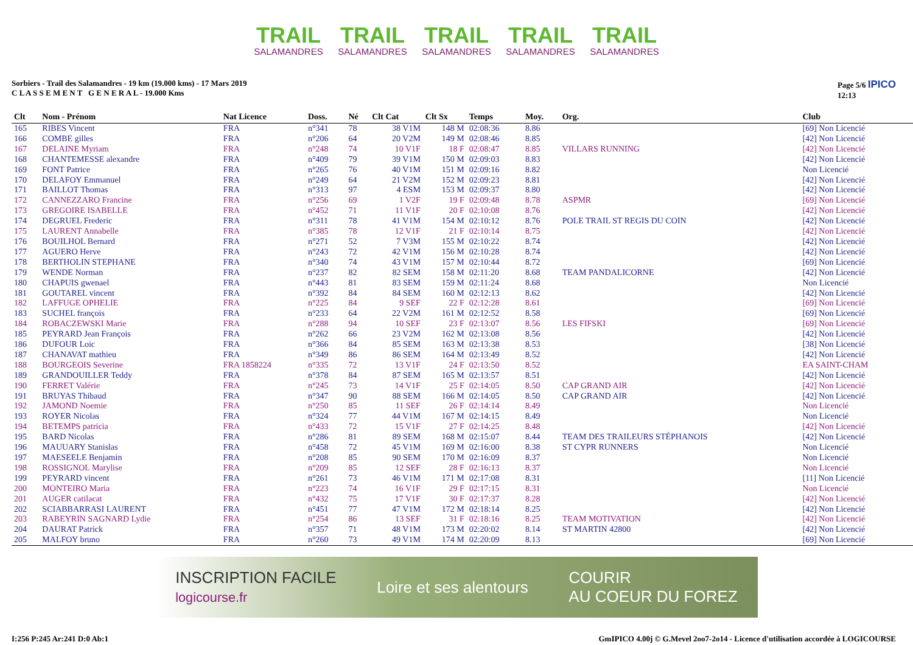TRAIL
SALAMANDRES
TRAIL
SALAMANDRES
TRAIL
SALAMANDRES
TRAIL
SALAMANDRES
TRAIL
SALAMANDRES
Sorbiers - Trail des Salamandres - 19 km (19.000 kms) - 17 Mars 2019
C L A S S E M E N T G E N E R A L - 19.000 Kms
Page 5/6 IPICO
12:13
| Clt | Nom - Prénom | Nat Licence | Doss. | Né | Clt Cat | Clt Sx | Temps | Moy. | Org. | Club |
| --- | --- | --- | --- | --- | --- | --- | --- | --- | --- | --- |
| 165 | RIBES Vincent | FRA | n°341 | 78 | 38 V1M | 148 M | 02:08:36 | 8.86 | | [69] Non Licencié |
| 166 | COMBE gilles | FRA | n°206 | 64 | 20 V2M | 149 M | 02:08:46 | 8.85 | | [42] Non Licencié |
| 167 | DELAINE Myriam | FRA | n°248 | 74 | 10 V1F | 18 F | 02:08:47 | 8.85 | VILLARS RUNNING | [42] Non Licencié |
| 168 | CHANTEMESSE alexandre | FRA | n°409 | 79 | 39 V1M | 150 M | 02:09:03 | 8.83 | | [42] Non Licencié |
| 169 | FONT Patrice | FRA | n°265 | 76 | 40 V1M | 151 M | 02:09:16 | 8.82 | | Non Licencié |
| 170 | DELAFOY Emmanuel | FRA | n°249 | 64 | 21 V2M | 152 M | 02:09:23 | 8.81 | | [42] Non Licencié |
| 171 | BAILLOT Thomas | FRA | n°313 | 97 | 4 ESM | 153 M | 02:09:37 | 8.80 | | [42] Non Licencié |
| 172 | CANNEZZARO Francine | FRA | n°256 | 69 | 1 V2F | 19 F | 02:09:48 | 8.78 | ASPMR | [69] Non Licencié |
| 173 | GREGOIRE ISABELLE | FRA | n°452 | 71 | 11 V1F | 20 F | 02:10:08 | 8.76 | | [42] Non Licencié |
| 174 | DEGRUEL Frederic | FRA | n°311 | 78 | 41 V1M | 154 M | 02:10:12 | 8.76 | POLE TRAIL ST REGIS DU COIN | [42] Non Licencié |
| 175 | LAURENT Annabelle | FRA | n°385 | 78 | 12 V1F | 21 F | 02:10:14 | 8.75 | | [42] Non Licencié |
| 176 | BOUILHOL Bernard | FRA | n°271 | 52 | 7 V3M | 155 M | 02:10:22 | 8.74 | | [42] Non Licencié |
| 177 | AGUERO Herve | FRA | n°243 | 72 | 42 V1M | 156 M | 02:10:28 | 8.74 | | [42] Non Licencié |
| 178 | BERTHOLIN STEPHANE | FRA | n°340 | 74 | 43 V1M | 157 M | 02:10:44 | 8.72 | | [69] Non Licencié |
| 179 | WENDE Norman | FRA | n°237 | 82 | 82 SEM | 158 M | 02:11:20 | 8.68 | TEAM PANDALICORNE | [42] Non Licencié |
| 180 | CHAPUIS gwenael | FRA | n°443 | 81 | 83 SEM | 159 M | 02:11:24 | 8.68 | | Non Licencié |
| 181 | GOUTAREL vincent | FRA | n°392 | 84 | 84 SEM | 160 M | 02:12:13 | 8.62 | | [42] Non Licencié |
| 182 | LAFFUGE OPHELIE | FRA | n°225 | 84 | 9 SEF | 22 F | 02:12:28 | 8.61 | | [69] Non Licencié |
| 183 | SUCHEL françois | FRA | n°233 | 64 | 22 V2M | 161 M | 02:12:52 | 8.58 | | [69] Non Licencié |
| 184 | ROBACZEWSKI Marie | FRA | n°288 | 94 | 10 SEF | 23 F | 02:13:07 | 8.56 | LES FIFSKI | [69] Non Licencié |
| 185 | PEYRARD Jean François | FRA | n°262 | 66 | 23 V2M | 162 M | 02:13:08 | 8.56 | | [42] Non Licencié |
| 186 | DUFOUR Loic | FRA | n°366 | 84 | 85 SEM | 163 M | 02:13:38 | 8.53 | | [38] Non Licencié |
| 187 | CHANAVAT mathieu | FRA | n°349 | 86 | 86 SEM | 164 M | 02:13:49 | 8.52 | | [42] Non Licencié |
| 188 | BOURGEOIS Severine | FRA 1858224 | n°335 | 72 | 13 V1F | 24 F | 02:13:50 | 8.52 | | EA SAINT-CHAM |
| 189 | GRANDOUILLER Teddy | FRA | n°378 | 84 | 87 SEM | 165 M | 02:13:57 | 8.51 | | [42] Non Licencié |
| 190 | FERRET Valérie | FRA | n°245 | 73 | 14 V1F | 25 F | 02:14:05 | 8.50 | CAP GRAND AIR | [42] Non Licencié |
| 191 | BRUYAS Thibaud | FRA | n°347 | 90 | 88 SEM | 166 M | 02:14:05 | 8.50 | CAP GRAND AIR | [42] Non Licencié |
| 192 | JAMOND Noemie | FRA | n°250 | 85 | 11 SEF | 26 F | 02:14:14 | 8.49 | | Non Licencié |
| 193 | ROYER Nicolas | FRA | n°324 | 77 | 44 V1M | 167 M | 02:14:15 | 8.49 | | Non Licencié |
| 194 | BETEMPS patricia | FRA | n°433 | 72 | 15 V1F | 27 F | 02:14:25 | 8.48 | | [42] Non Licencié |
| 195 | BARD Nicolas | FRA | n°286 | 81 | 89 SEM | 168 M | 02:15:07 | 8.44 | TEAM DES TRAILEURS STÉPHANOIS | [42] Non Licencié |
| 196 | MAUUARY Stanislas | FRA | n°458 | 72 | 45 V1M | 169 M | 02:16:00 | 8.38 | ST CYPR RUNNERS | Non Licencié |
| 197 | MAESEELE Benjamin | FRA | n°208 | 85 | 90 SEM | 170 M | 02:16:09 | 8.37 | | Non Licencié |
| 198 | ROSSIGNOL Marylise | FRA | n°209 | 85 | 12 SEF | 28 F | 02:16:13 | 8.37 | | Non Licencié |
| 199 | PEYRARD vincent | FRA | n°261 | 73 | 46 V1M | 171 M | 02:17:08 | 8.31 | | [11] Non Licencié |
| 200 | MONTEIRO Maria | FRA | n°223 | 74 | 16 V1F | 29 F | 02:17:15 | 8.31 | | Non Licencié |
| 201 | AUGER catilacat | FRA | n°432 | 75 | 17 V1F | 30 F | 02:17:37 | 8.28 | | [42] Non Licencié |
| 202 | SCIABBARRASI LAURENT | FRA | n°451 | 77 | 47 V1M | 172 M | 02:18:14 | 8.25 | | [42] Non Licencié |
| 203 | RABEYRIN SAGNARD Lydie | FRA | n°254 | 86 | 13 SEF | 31 F | 02:18:16 | 8.25 | TEAM MOTIVATION | [42] Non Licencié |
| 204 | DAURAT Patrick | FRA | n°357 | 71 | 48 V1M | 173 M | 02:20:02 | 8.14 | ST MARTIN 42800 | [42] Non Licencié |
| 205 | MALFOY bruno | FRA | n°260 | 73 | 49 V1M | 174 M | 02:20:09 | 8.13 | | [69] Non Licencié |
INSCRIPTION FACILE
logicourse.fr Loire et ses alentours COURIR
AU COEUR DU FOREZ
I:256 P:245 Ar:241 D:0 Ab:1 GmIPICO 4.00j © G.Mevel 2oo7-2o14 - Licence d'utilisation accordée à LOGICOURSE